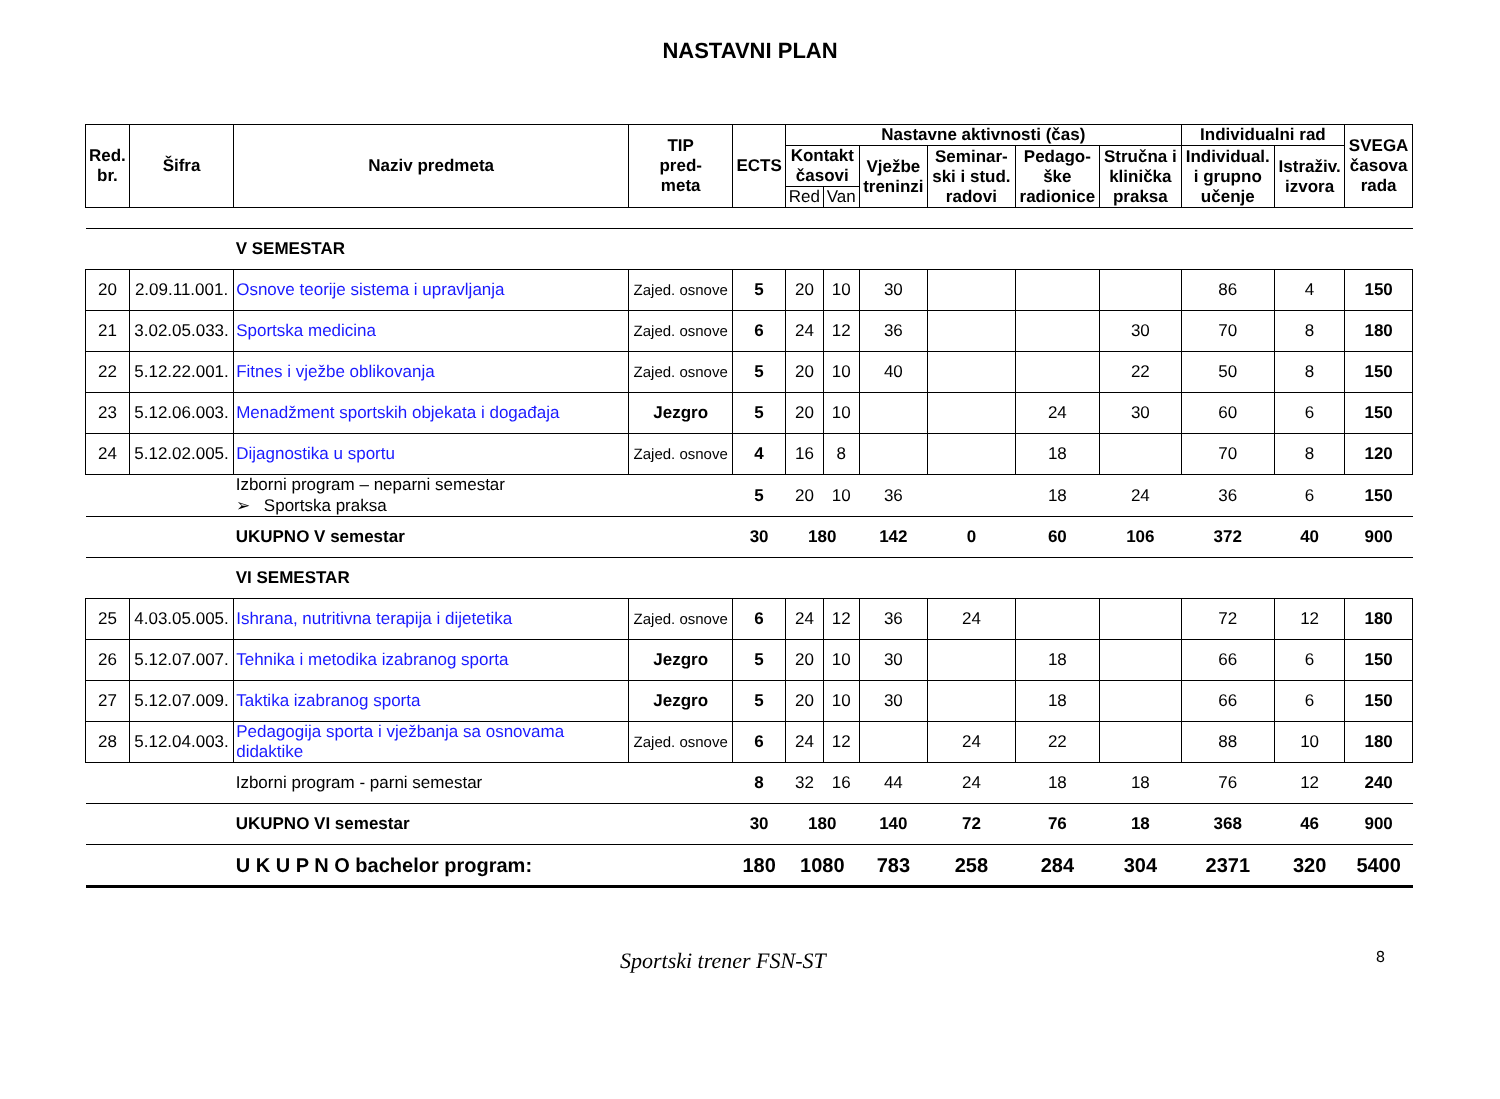NASTAVNI PLAN
| Red. br. | Šifra | Naziv predmeta | TIP pred- meta | ECTS | Nastavne aktivnosti (čas) | | | | | | Individualni rad | | SVEGA časova rada |
| --- | --- | --- | --- | --- | --- | --- | --- | --- | --- | --- | --- | --- | --- |
| | | | | | Kontakt časovi | | Vježbe treninzi | Seminar- ski i stud. radovi | Pedago- ške radionice | Stručna i klinička praksa | Individual. i grupno učenje | Istraživ. izvora | |
| | | | | | Red | Van | | | | | | | |
| | | V SEMESTAR | | | | | | | | | | | |
| 20 | 2.09.11.001. | Osnove teorije sistema i upravljanja | Zajed. osnove | 5 | 20 | 10 | 30 | | | | 86 | 4 | 150 |
| 21 | 3.02.05.033. | Sportska medicina | Zajed. osnove | 6 | 24 | 12 | 36 | | | 30 | 70 | 8 | 180 |
| 22 | 5.12.22.001. | Fitnes i vježbe oblikovanja | Zajed. osnove | 5 | 20 | 10 | 40 | | | 22 | 50 | 8 | 150 |
| 23 | 5.12.06.003. | Menadžment sportskih objekata i događaja | Jezgro | 5 | 20 | 10 | | | 24 | 30 | 60 | 6 | 150 |
| 24 | 5.12.02.005. | Dijagnostika u sportu | Zajed. osnove | 4 | 16 | 8 | | | 18 | | 70 | 8 | 120 |
| | | Izborni program – neparni semestar ➢ Sportska praksa | | 5 | 20 | 10 | 36 | | 18 | 24 | 36 | 6 | 150 |
| | | UKUPNO V semestar | | 30 | 180 | | 142 | 0 | 60 | 106 | 372 | 40 | 900 |
| | | VI SEMESTAR | | | | | | | | | | | |
| 25 | 4.03.05.005. | Ishrana, nutritivna terapija i dijetetika | Zajed. osnove | 6 | 24 | 12 | 36 | 24 | | | 72 | 12 | 180 |
| 26 | 5.12.07.007. | Tehnika i metodika izabranog sporta | Jezgro | 5 | 20 | 10 | 30 | | 18 | | 66 | 6 | 150 |
| 27 | 5.12.07.009. | Taktika izabranog sporta | Jezgro | 5 | 20 | 10 | 30 | | 18 | | 66 | 6 | 150 |
| 28 | 5.12.04.003. | Pedagogija sporta i vježbanja sa osnovama didaktike | Zajed. osnove | 6 | 24 | 12 | | 24 | 22 | | 88 | 10 | 180 |
| | | Izborni program - parni semestar | | 8 | 32 | 16 | 44 | 24 | 18 | 18 | 76 | 12 | 240 |
| | | UKUPNO VI semestar | | 30 | 180 | | 140 | 72 | 76 | 18 | 368 | 46 | 900 |
| | | U K U P N O bachelor program: | | 180 | 1080 | | 783 | 258 | 284 | 304 | 2371 | 320 | 5400 |
Sportski trener FSN-ST 8